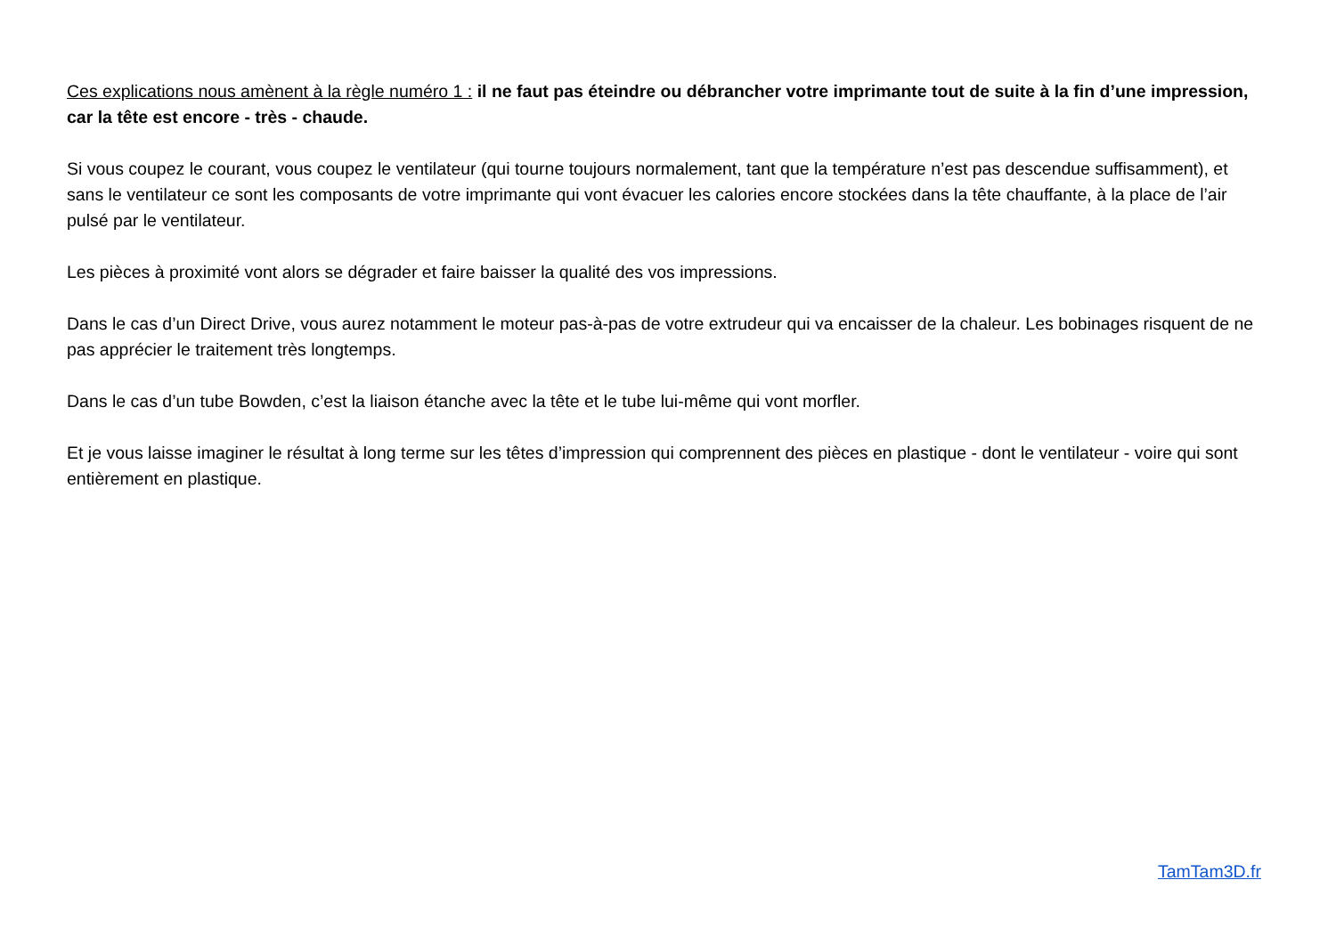Ces explications nous amènent à la règle numéro 1 : il ne faut pas éteindre ou débrancher votre imprimante tout de suite à la fin d’une impression, car la tête est encore - très - chaude.
Si vous coupez le courant, vous coupez le ventilateur (qui tourne toujours normalement, tant que la température n’est pas descendue suffisamment), et sans le ventilateur ce sont les composants de votre imprimante qui vont évacuer les calories encore stockées dans la tête chauffante, à la place de l’air pulsé par le ventilateur.
Les pièces à proximité vont alors se dégrader et faire baisser la qualité des vos impressions.
Dans le cas d’un Direct Drive, vous aurez notamment le moteur pas-à-pas de votre extrudeur qui va encaisser de la chaleur. Les bobinages risquent de ne pas apprécier le traitement très longtemps.
Dans le cas d’un tube Bowden, c’est la liaison étanche avec la tête et le tube lui-même qui vont morfler.
Et je vous laisse imaginer le résultat à long terme sur les têtes d’impression qui comprennent des pièces en plastique - dont le ventilateur - voire qui sont entièrement en plastique.
TamTam3D.fr